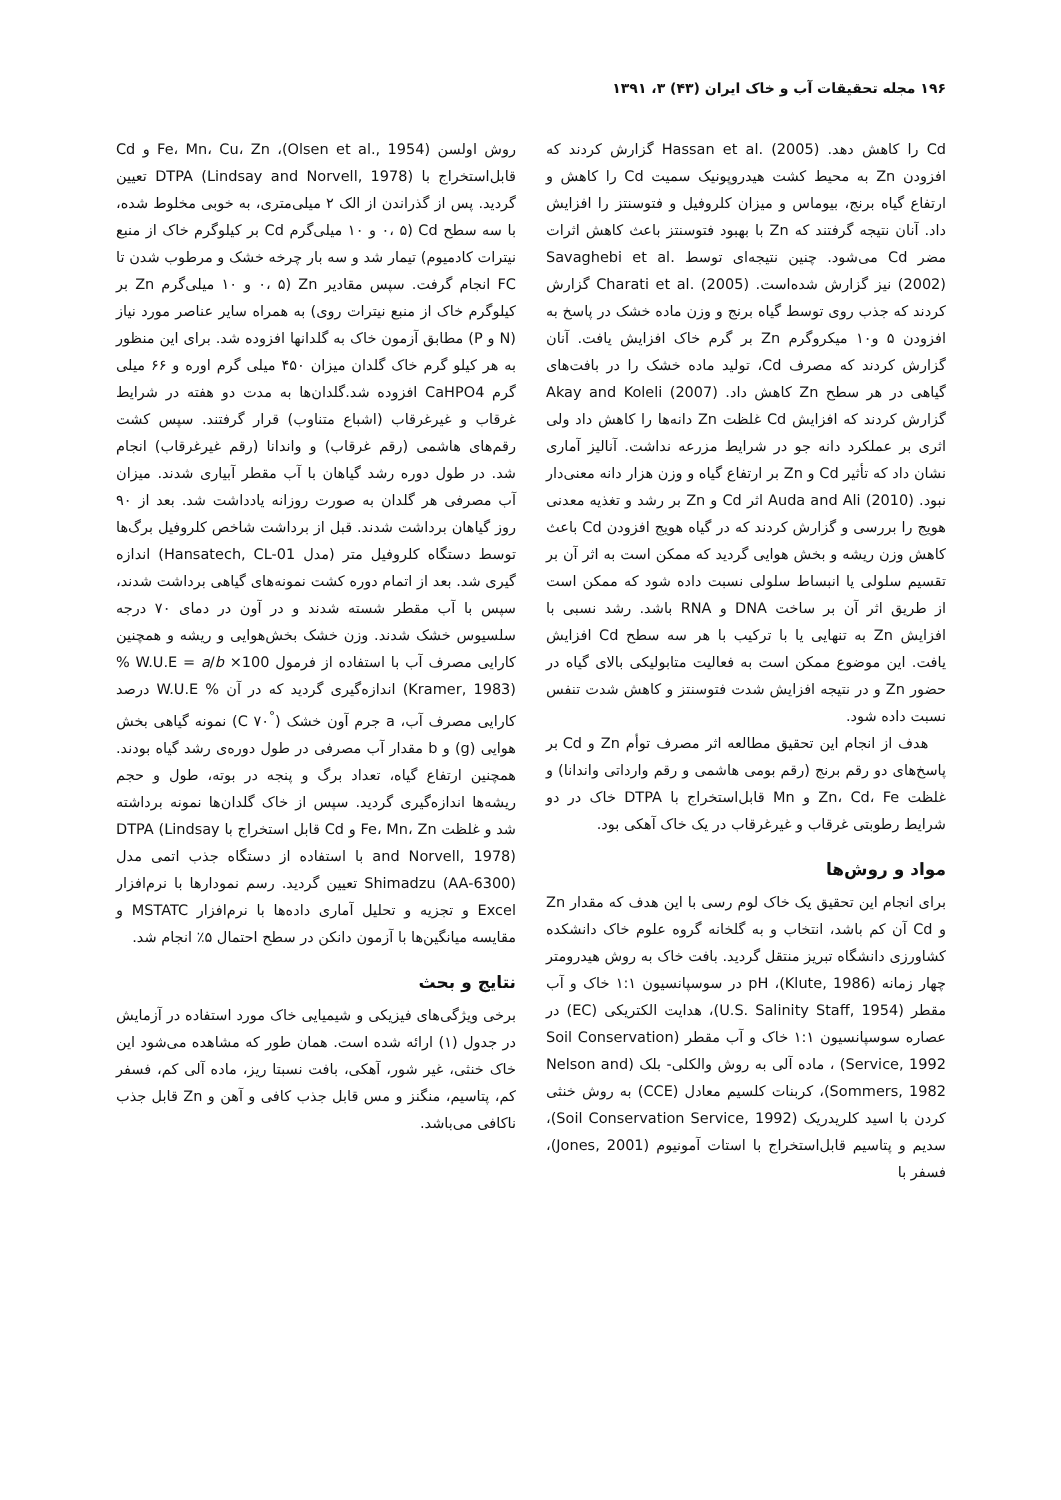۱۹۶ مجله تحقیقات آب و خاک ایران (۴۳) ۳، ۱۳۹۱
Cd را کاهش دهد. Hassan et al. (2005) گزارش کردند که افزودن Zn به محیط کشت هیدروپونیک سمیت Cd را کاهش و ارتفاع گیاه برنج، بیوماس و میزان کلروفیل و فتوسنتز را افزایش داد. آنان نتیجه گرفتند که Zn با بهبود فتوسنتز باعث کاهش اثرات مضر Cd می‌شود. چنین نتیجه‌ای توسط Savaghebi et al. (2002) نیز گزارش شده‌است. Charati et al. (2005) گزارش کردند که جذب روی توسط گیاه برنج و وزن ماده خشک در پاسخ به افزودن ۵ و۱۰ میکروگرم Zn بر گرم خاک افزایش یافت. آنان گزارش کردند که مصرف Cd، تولید ماده خشک را در بافت‌های گیاهی در هر سطح Zn کاهش داد. Akay and Koleli (2007) گزارش کردند که افزایش Cd غلظت Zn دانه‌ها را کاهش داد ولی اثری بر عملکرد دانه جو در شرایط مزرعه نداشت. آنالیز آماری نشان داد که تأثیر Cd و Zn بر ارتفاع گیاه و وزن هزار دانه معنی‌دار نبود. Auda and Ali (2010) اثر Cd و Zn بر رشد و تغذیه معدنی هویج را بررسی و گزارش کردند که در گیاه هویج افزودن Cd باعث کاهش وزن ریشه و بخش هوایی گردید که ممکن است به اثر آن بر تقسیم سلولی یا انبساط سلولی نسبت داده شود که ممکن است از طریق اثر آن بر ساخت DNA و RNA باشد. رشد نسبی با افزایش Zn به تنهایی یا با ترکیب با هر سه سطح Cd افزایش یافت. این موضوع ممکن است به فعالیت متابولیکی بالای گیاه در حضور Zn و در نتیجه افزایش شدت فتوسنتز و کاهش شدت تنفس نسبت داده شود.
هدف از انجام این تحقیق مطالعه اثر مصرف توأم Zn و Cd بر پاسخ‌های دو رقم برنج (رقم بومی هاشمی و رقم وارداتی واندانا) و غلظت Zn، Cd، Fe و Mn قابل‌استخراج با DTPA خاک در دو شرایط رطوبتی غرقاب و غیرغرقاب در یک خاک آهکی بود.
مواد و روش‌ها
برای انجام این تحقیق یک خاک لوم رسی با این هدف که مقدار Zn و Cd آن کم باشد، انتخاب و به گلخانه گروه علوم خاک دانشکده کشاورزی دانشگاه تبریز منتقل گردید. بافت خاک به روش هیدرومتر چهار زمانه (Klute, 1986)، pH در سوسپانسیون ۱:۱ خاک و آب مقطر (U.S. Salinity Staff, 1954)، هدایت الکتریکی (EC) در عصاره سوسپانسیون ۱:۱ خاک و آب مقطر (Soil Conservation Service, 1992) ، ماده آلی به روش والکلی- بلک (Nelson and Sommers, 1982)، کربنات کلسیم معادل (CCE) به روش خنثی کردن با اسید کلریدریک (Soil Conservation Service, 1992)، سدیم و پتاسیم قابل‌استخراج با استات آمونیوم (Jones, 2001)، فسفر با
روش اولسن (Olsen et al., 1954)، Fe، Mn، Cu، Zn و Cd قابل‌استخراج با DTPA (Lindsay and Norvell, 1978) تعیین گردید. پس از گذراندن از الک ۲ میلی‌متری، به خوبی مخلوط شده، با سه سطح Cd (۰، ۵ و ۱۰ میلی‌گرم Cd بر کیلوگرم خاک از منبع نیترات کادمیوم) تیمار شد و سه بار چرخه خشک و مرطوب شدن تا FC انجام گرفت. سپس مقادیر Zn (۰، ۵ و ۱۰ میلی‌گرم Zn بر کیلوگرم خاک از منبع نیترات روی) به همراه سایر عناصر مورد نیاز (N و P) مطابق آزمون خاک به گلدانها افزوده شد. برای این منظور به هر کیلو گرم خاک گلدان میزان ۴۵۰ میلی گرم اوره و ۶۶ میلی گرم CaHPO4 افزوده شد.گلدان‌ها به مدت دو هفته در شرایط غرقاب و غیرغرقاب (اشباع متناوب) قرار گرفتند. سپس کشت رقم‌های هاشمی (رقم غرقاب) و واندانا (رقم غیرغرقاب) انجام شد. در طول دوره رشد گیاهان با آب مقطر آبیاری شدند. میزان آب مصرفی هر گلدان به صورت روزانه یادداشت شد. بعد از ۹۰ روز گیاهان برداشت شدند. قبل از برداشت شاخص کلروفیل برگ‌ها توسط دستگاه کلروفیل متر (مدل Hansatech, CL-01) اندازه گیری شد. بعد از اتمام دوره کشت نمونه‌های گیاهی برداشت شدند، سپس با آب مقطر شسته شدند و در آون در دمای ۷۰ درجه سلسیوس خشک شدند. وزن خشک بخش‌هوایی و ریشه و همچنین کارایی مصرف آب با استفاده از فرمول % W.U.E = a/b ×100 (Kramer, 1983) اندازه‌گیری گردید که در آن % W.U.E درصد کارایی مصرف آب، a جرم آون خشک (<sup>°</sup>C ۷۰) نمونه گیاهی بخش هوایی (g) و b مقدار آب مصرفی در طول دوره‌ی رشد گیاه بودند. همچنین ارتفاع گیاه، تعداد برگ و پنجه در بوته، طول و حجم ریشه‌ها اندازه‌گیری گردید. سپس از خاک گلدان‌ها نمونه برداشته شد و غلظت Fe، Mn، Zn و Cd قابل استخراج با DTPA (Lindsay and Norvell, 1978) با استفاده از دستگاه جذب اتمی مدل Shimadzu (AA-6300) تعیین گردید. رسم نمودارها با نرم‌افزار Excel و تجزیه و تحلیل آماری داده‌ها با نرم‌افزار MSTATC و مقایسه میانگین‌ها با آزمون دانکن در سطح احتمال ۵٪ انجام شد.
نتایج و بحث
برخی ویژگی‌های فیزیکی و شیمیایی خاک مورد استفاده در آزمایش در جدول (۱) ارائه شده است. همان طور که مشاهده می‌شود این خاک خنثی، غیر شور، آهکی، بافت نسبتا ریز، ماده آلی کم، فسفر کم، پتاسیم، منگنز و مس قابل جذب کافی و آهن و Zn قابل جذب ناکافی می‌باشد.